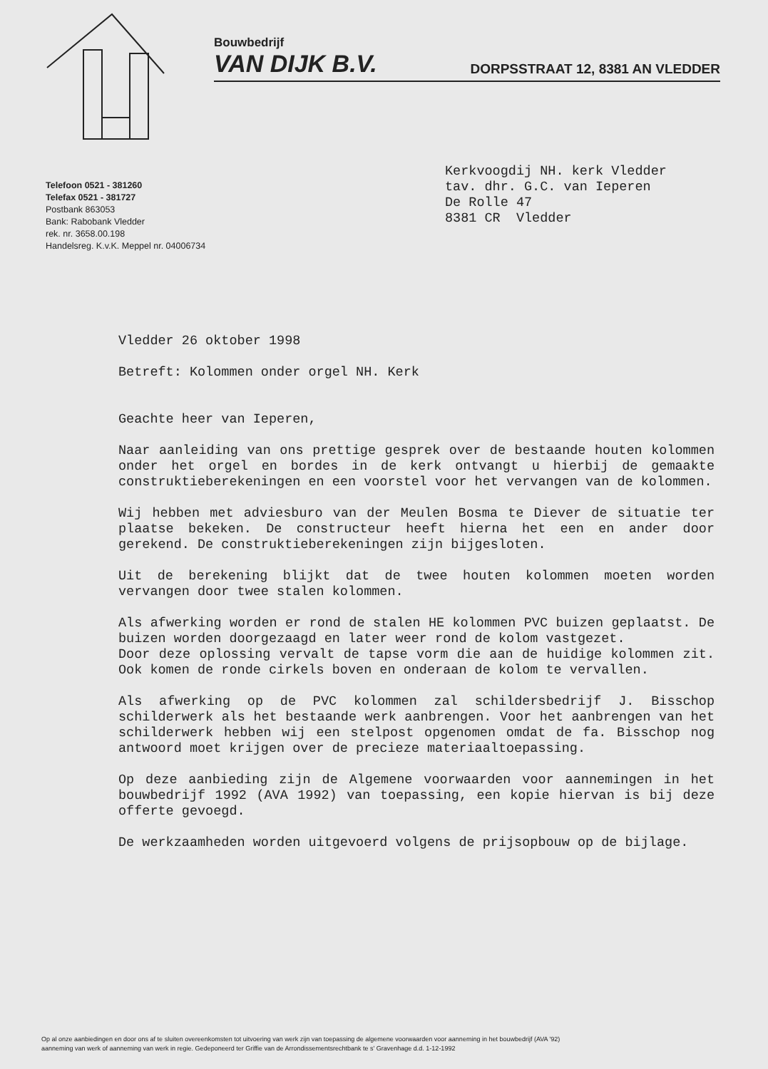Bouwbedrijf
VAN DIJK B.V.
DORPSSTRAAT 12, 8381 AN VLEDDER
Telefoon 0521 - 381260
Telefax 0521 - 381727
Postbank 863053
Bank: Rabobank Vledder
rek. nr. 3658.00.198
Handelsreg. K.v.K. Meppel nr. 04006734
Kerkvoogdij NH. kerk Vledder
tav. dhr. G.C. van Ieperen
De Rolle 47
8381 CR Vledder
Vledder 26 oktober 1998
Betreft: Kolommen onder orgel NH. Kerk
Geachte heer van Ieperen,
Naar aanleiding van ons prettige gesprek over de bestaande houten kolommen onder het orgel en bordes in de kerk ontvangt u hierbij de gemaakte construktieberekeningen en een voorstel voor het vervangen van de kolommen.
Wij hebben met adviesburo van der Meulen Bosma te Diever de situatie ter plaatse bekeken. De constructeur heeft hierna het een en ander door gerekend. De construktieberekeningen zijn bijgesloten.
Uit de berekening blijkt dat de twee houten kolommen moeten worden vervangen door twee stalen kolommen.
Als afwerking worden er rond de stalen HE kolommen PVC buizen geplaatst. De buizen worden doorgezaagd en later weer rond de kolom vastgezet.
Door deze oplossing vervalt de tapse vorm die aan de huidige kolommen zit. Ook komen de ronde cirkels boven en onderaan de kolom te vervallen.
Als afwerking op de PVC kolommen zal schildersbedrijf J. Bisschop schilderwerk als het bestaande werk aanbrengen. Voor het aanbrengen van het schilderwerk hebben wij een stelpost opgenomen omdat de fa. Bisschop nog antwoord moet krijgen over de precieze materiaaltoepassing.
Op deze aanbieding zijn de Algemene voorwaarden voor aannemingen in het bouwbedrijf 1992 (AVA 1992) van toepassing, een kopie hiervan is bij deze offerte gevoegd.
De werkzaamheden worden uitgevoerd volgens de prijsopbouw op de bijlage.
Op al onze aanbiedingen en door ons af te sluiten overeenkomsten tot uitvoering van werk zijn van toepassing de algemene voorwaarden voor aanneming in het bouwbedrijf (AVA '92)
aanneming van werk of aanneming van werk in regie. Gedeponeerd ter Griffie van de Arrondissementsrechtbank te s' Gravenhage d.d. 1-12-1992